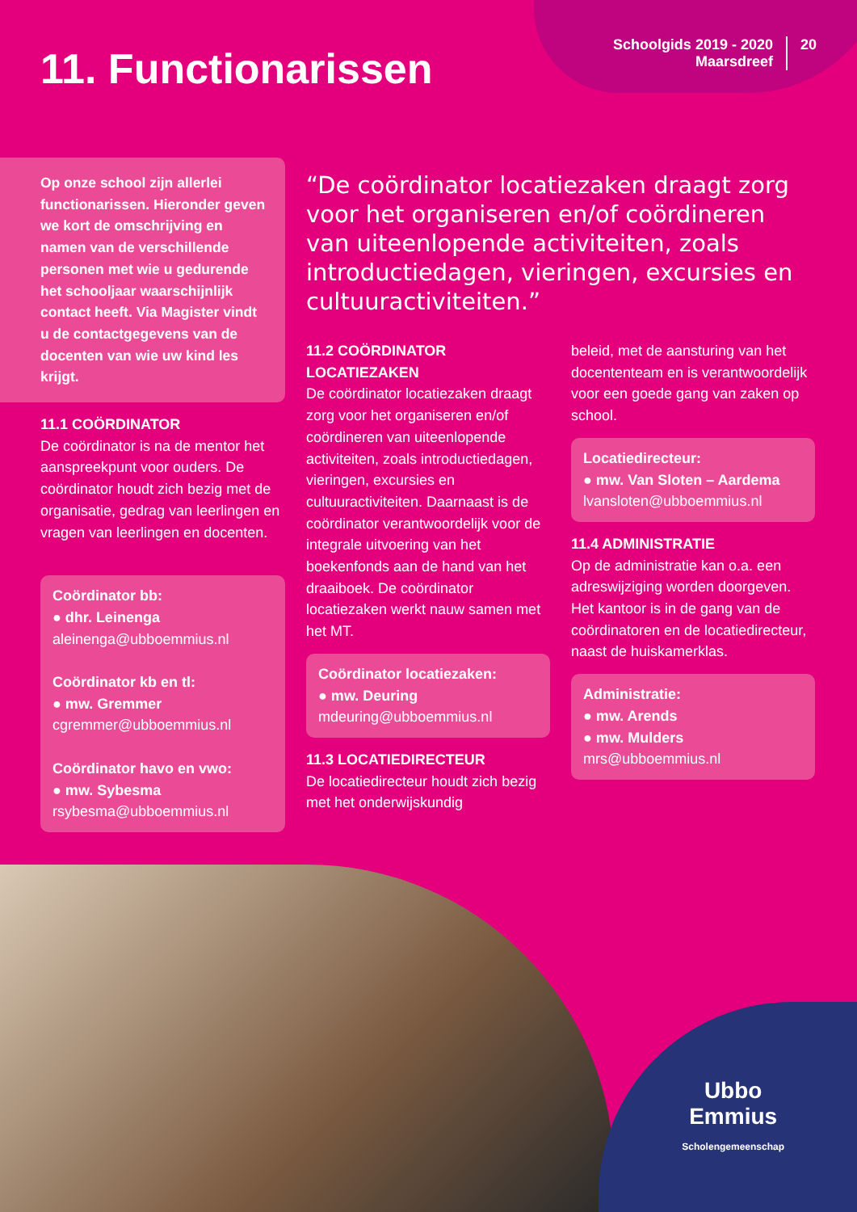11. Functionarissen
Schoolgids 2019 - 2020
Maarsdreef
20
Op onze school zijn allerlei functionarissen. Hieronder geven we kort de omschrijving en namen van de verschillende personen met wie u gedurende het schooljaar waarschijnlijk contact heeft. Via Magister vindt u de contactgegevens van de docenten van wie uw kind les krijgt.
11.1 COÖRDINATOR
De coördinator is na de mentor het aanspreekpunt voor ouders. De coördinator houdt zich bezig met de organisatie, gedrag van leerlingen en vragen van leerlingen en docenten.
Coördinator bb:
● dhr. Leinenga
aleinenga@ubboemmius.nl
Coördinator kb en tl:
● mw. Gremmer
cgremmer@ubboemmius.nl
Coördinator havo en vwo:
● mw. Sybesma
rsybesma@ubboemmius.nl
“De coördinator locatiezaken draagt zorg voor het organiseren en/of coördineren van uiteenlopende activiteiten, zoals introductiedagen, vieringen, excursies en cultuuractiviteiten.”
11.2 COÖRDINATOR LOCATIEZAKEN
De coördinator locatiezaken draagt zorg voor het organiseren en/of coördineren van uiteenlopende activiteiten, zoals introductiedagen, vieringen, excursies en cultuuractiviteiten. Daarnaast is de coördinator verantwoordelijk voor de integrale uitvoering van het boekenfonds aan de hand van het draaiboek. De coördinator locatiezaken werkt nauw samen met het MT.
Coördinator locatiezaken:
● mw. Deuring
mdeuring@ubboemmius.nl
11.3 LOCATIEDIRECTEUR
De locatiedirecteur houdt zich bezig met het onderwijskundig
beleid, met de aansturing van het docententeam en is verantwoordelijk voor een goede gang van zaken op school.
Locatiedirecteur:
● mw. Van Sloten – Aardema
lvansloten@ubboemmius.nl
11.4 ADMINISTRATIE
Op de administratie kan o.a. een adreswijziging worden doorgeven. Het kantoor is in de gang van de coördinatoren en de locatiedirecteur, naast de huiskamerklas.
Administratie:
● mw. Arends
● mw. Mulders
mrs@ubboemmius.nl
Ubbo
Emmius
Scholengemeenschap